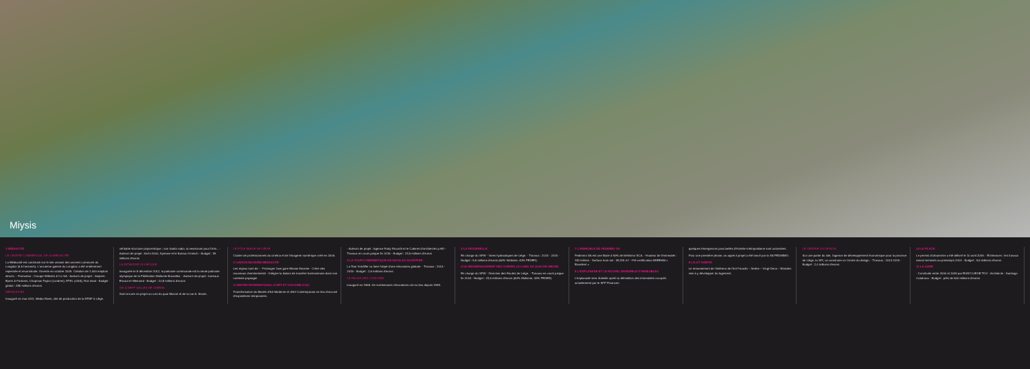Miysis
1 MÉDIACITÉ
LE CENTRE COMMERCIAL DE LA MÉDIACITÉ
La Médiacité est construite sur le site assaini des anciens Laminoirs du Longdoz (6,5 hectares). L'ancienne galerie du Longdoz a été entièrement repensée et reconstruite. Ouverte en octobre 2009. Création de 1.000 emplois directs. - Promoteur : Groupe Wilhelm & Co SA - Auteurs de projet : Jaspers-Eyers & Partners, Chapman Taylor (Londres), RTKL (USA), Ron Arad - Budget global : 285 millions d'euros
MEDIA RIVES
Inauguré en mai 2011, Media Rives, site de production de la RTBF à Liège.
véritable structure polycentrique ; son studio radio, la newsroom pour l'info... - Auteurs de projet : Archi 2000, Syntaxe et le Bureau Greisch - Budget : 39 millions d'euros
LA PATINOIRE OLYMPIQUE
Inaugurée le 8 décembre 2012, la patinoire communale est la seule patinoire olympique de la Fédération Wallonie-Bruxelles. - Auteurs de projet : bureaux Escaut et Weinand - Budget : 10,8 millions d'euros
SIX À SEPT SALLES DE CINÉMA
Sont encore en projet au coin du quai Mozart et de la rue A. Stouls.
LE PÔLE IMAGE DE LIÈGE
Cluster de professionnels du cinéma et de l'imagerie numérique créé en 2006.
2 LIAISON BOVERIE-MÉDIACITÉ
Les enjeux sont de : - Prolonger l'axe gare-Meuse-Boverie - Créer des nouveaux cheminements - Intégrer la liaison de manière harmonieuse dans son contexte paysager
3 CENTRE INTERNATIONAL D'ART ET CULTURE-CIAC
Transformation du Musée d'Art Moderne et d'Art Contemporain en lieu d'accueil d'expositions temporaires.
- Auteurs de projet : Agence Rudy Ricciotti et le Cabinet d'architectes p.HD - Travaux en cours jusque fin 2015 - Budget : 23,5 millions d'euros
4 LA TOUR CYBERNÉTIQUE DE NICOLAS SCHÖFFER
La Tour Schöffer va faire l'objet d'une rénovation globale. - Travaux : 2014 - 2015 - Budget : 2,6 millions d'euros
LE PALAIS DES CONGRÈS
Inauguré en 1958. De nombreuses rénovations ont eu lieu depuis 1998.
5 LA PASSERELLE
En charge du SPW - Voies hydrauliques de Liège. - Travaux : 2014 - 2015 - Budget : 8,5 millions d'euros (60% Wallonie, 40% FEDER)
6 LE RÉAMÉNAGEMENT DES VOIRIES LE LONG DU QUAI DE MEUSE
En charge du SPW - Direction des Routes de Liège. - Travaux en cours jusque fin 2014 - Budget : 23,5 millions d'euros (60% Wallonie, 40% FEDER)
7 L'IMMEUBLE DE FEDIMMO SA
Fedimmo SA est une filiale à 90% de Befimmo SCA. - Hauteur de l'immeuble : 118 mètres - Surface hors-sol : 38.291 m² - Pré-certification BREEAM « Excellent »
8 L'ESPLANADE ET LE NOUVEL ENSEMBLE D'IMMEUBLES
L'esplanade sera réalisée après la démolition des immeubles occupés actuellement par le SPF Finances.
quelques émergences ponctuelles d'échelle métropolitaine sont autorisées.
Pour une première phase, un appel à projet a été lancé par la SA FEDIMMO.
9 L'ILOT HABITÉ
Le remaniement de l'intérieur de l'îlot Paradis – Serbie – Vingt-Deux – Blonden vise à y développer du logement.
LE CENTRE DU DESIGN
Sur une partie du site, l'agence de développement économique pour la province de Liège, la SPI, va construire un Centre du design. - Travaux : 2014-2015 - Budget : 2,4 millions d'euros
10 LA PLACE
Le permis d'urbanisme a été délivré le 10 avril 2009. - Échéances : les travaux seront terminés au printemps 2014 - Budget : 9,5 millions d'euros
11 LA GARE
- Construite entre 2000 et 2009 par EURO LIEGE TGV - Architecte : Santiago Calatrava - Budget : près de 500 millions d'euros